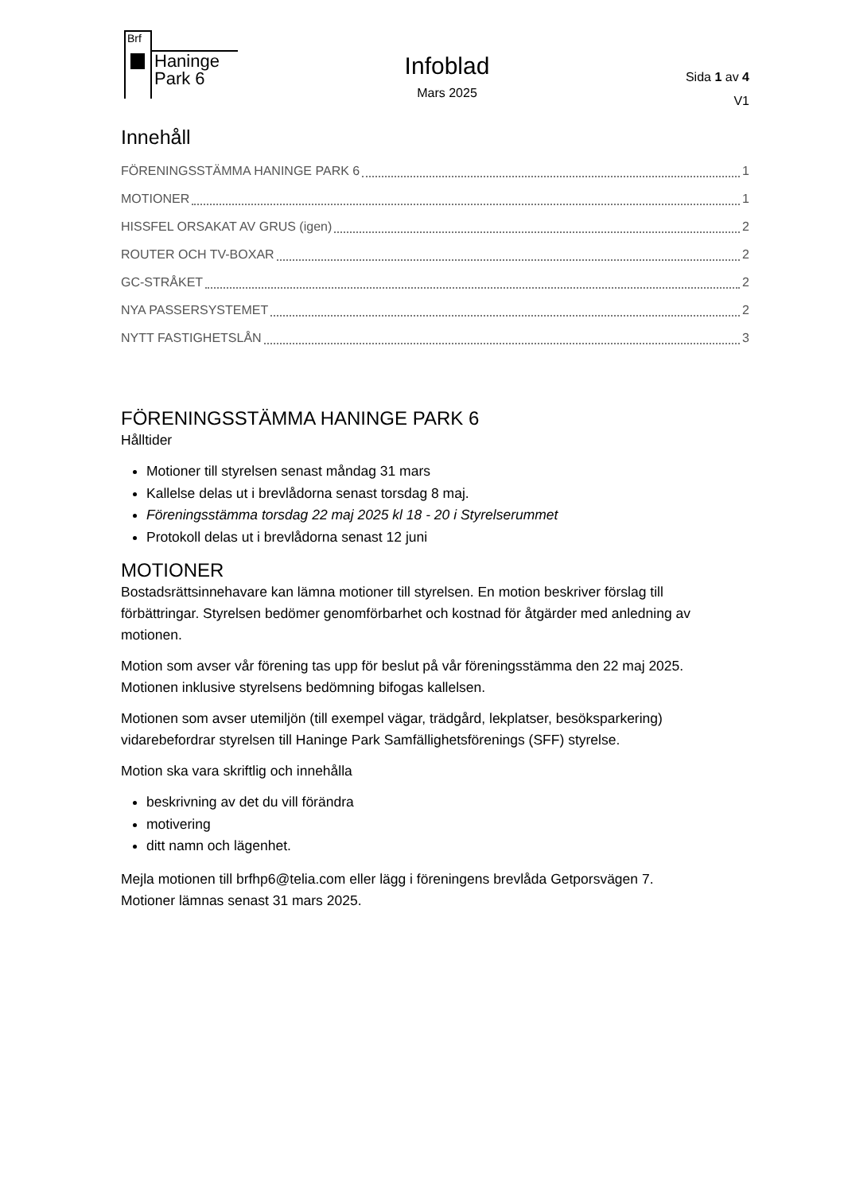Brf
Haninge
Park 6
Infoblad
Mars 2025
Sida 1 av 4
V1
Innehåll
FÖRENINGSSTÄMMA HANINGE PARK 6 1
MOTIONER 1
HISSFEL ORSAKAT AV GRUS (igen) 2
ROUTER OCH TV-BOXAR 2
GC-STRÅKET 2
NYA PASSERSYSTEMET 2
NYTT FASTIGHETSLÅN 3
FÖRENINGSSTÄMMA HANINGE PARK 6
Hålltider
Motioner till styrelsen senast måndag 31 mars
Kallelse delas ut i brevlådorna senast torsdag 8 maj.
Föreningsstämma torsdag 22 maj 2025 kl 18 - 20 i Styrelserummet
Protokoll delas ut i brevlådorna senast 12 juni
MOTIONER
Bostadsrättsinnehavare kan lämna motioner till styrelsen. En motion beskriver förslag till förbättringar. Styrelsen bedömer genomförbarhet och kostnad för åtgärder med anledning av motionen.
Motion som avser vår förening tas upp för beslut på vår föreningsstämma den 22 maj 2025. Motionen inklusive styrelsens bedömning bifogas kallelsen.
Motionen som avser utemiljön (till exempel vägar, trädgård, lekplatser, besöksparkering) vidarebefordrar styrelsen till Haninge Park Samfällighetsförenings (SFF) styrelse.
Motion ska vara skriftlig och innehålla
beskrivning av det du vill förändra
motivering
ditt namn och lägenhet.
Mejla motionen till brfhp6@telia.com eller lägg i föreningens brevlåda Getporsvägen 7. Motioner lämnas senast 31 mars 2025.